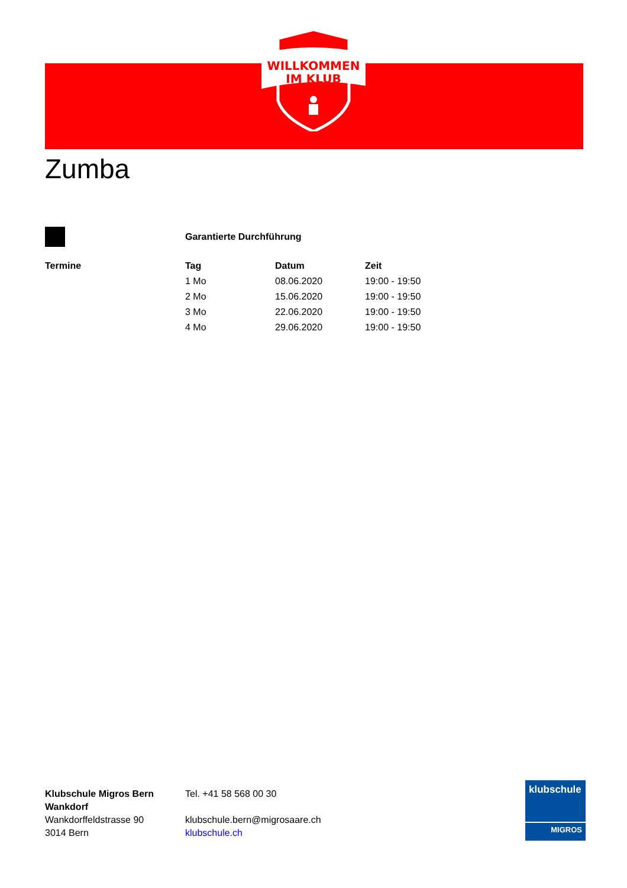WILLKOMMEN
IM KLUB
Zumba
Garantierte Durchführung
Termine
| Tag | Datum | Zeit |
| --- | --- | --- |
| 1 Mo | 08.06.2020 | 19:00 - 19:50 |
| 2 Mo | 15.06.2020 | 19:00 - 19:50 |
| 3 Mo | 22.06.2020 | 19:00 - 19:50 |
| 4 Mo | 29.06.2020 | 19:00 - 19:50 |
Klubschule Migros Bern
Wankdorf
Wankdorffeldstrasse 90
3014 Bern
Tel. +41 58 568 00 30
klubschule.bern@migrosaare.ch
klubschule.ch
klubschule
MIGROS